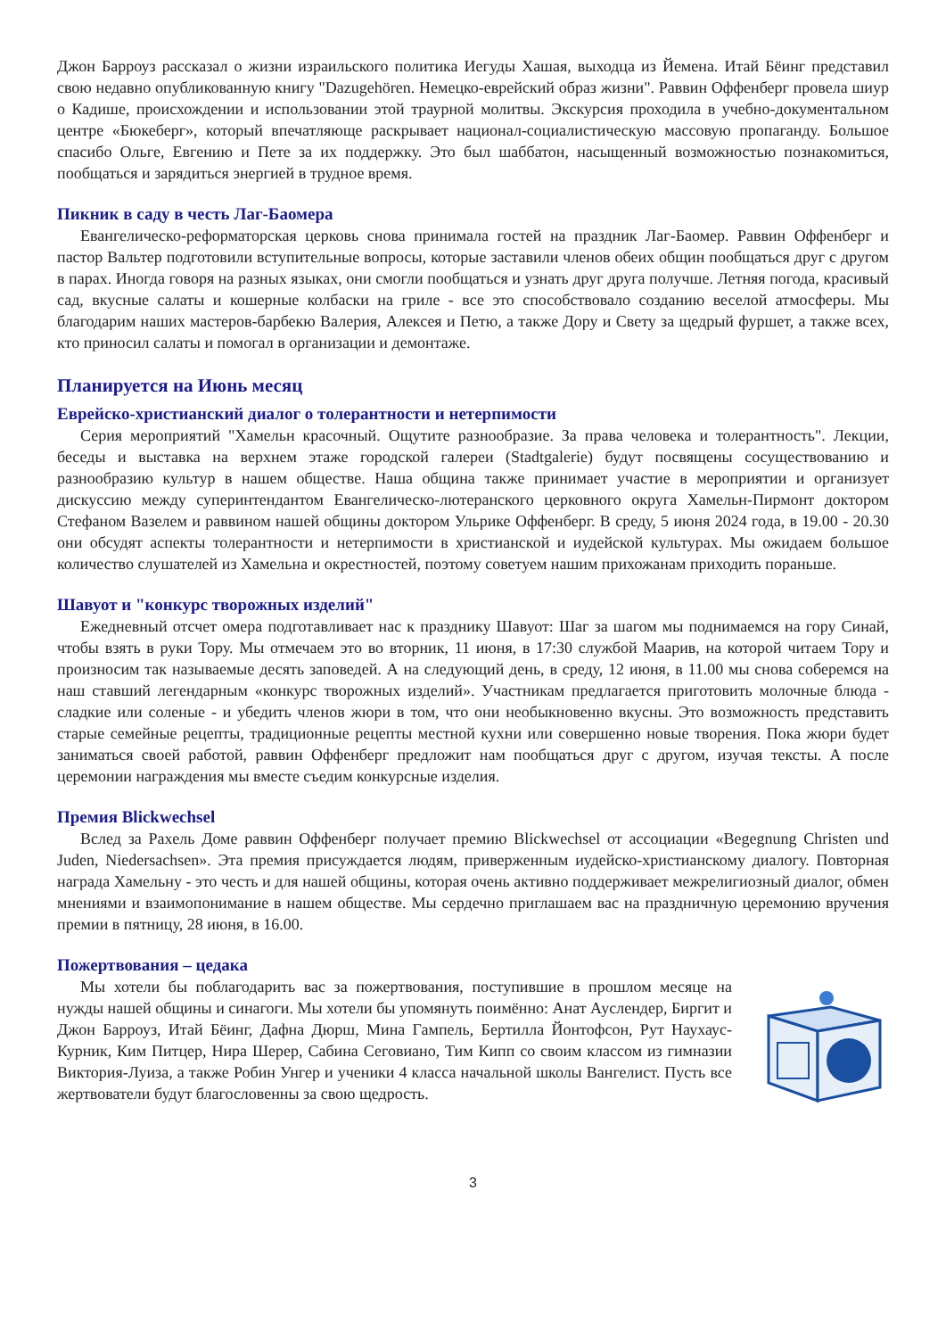Джон Барроуз рассказал о жизни израильского политика Иегуды Хашая, выходца из Йемена. Итай Бёинг представил свою недавно опубликованную книгу "Dazugehören. Немецко-еврейский образ жизни". Раввин Оффенберг провела шиур о Кадише, происхождении и использовании этой траурной молитвы. Экскурсия проходила в учебно-документальном центре «Бюкеберг», который впечатляюще раскрывает национал-социалистическую массовую пропаганду. Большое спасибо Ольге, Евгению и Пете за их поддержку. Это был шаббатон, насыщенный возможностью познакомиться, пообщаться и зарядиться энергией в трудное время.
Пикник в саду в честь Лаг-Баомера
Евангелическо-реформаторская церковь снова принимала гостей на праздник Лаг-Баомер. Раввин Оффенберг и пастор Вальтер подготовили вступительные вопросы, которые заставили членов обеих общин пообщаться друг с другом в парах. Иногда говоря на разных языках, они смогли пообщаться и узнать друг друга получше. Летняя погода, красивый сад, вкусные салаты и кошерные колбаски на гриле - все это способствовало созданию веселой атмосферы. Мы благодарим наших мастеров-барбекю Валерия, Алексея и Петю, а также Дору и Свету за щедрый фуршет, а также всех, кто приносил салаты и помогал в организации и демонтаже.
Планируется на Июнь месяц
Еврейско-христианский диалог о толерантности и нетерпимости
Серия мероприятий "Хамельн красочный. Ощутите разнообразие. За права человека и толерантность". Лекции, беседы и выставка на верхнем этаже городской галереи (Stadtgalerie) будут посвящены сосуществованию и разнообразию культур в нашем обществе. Наша община также принимает участие в мероприятии и организует дискуссию между суперинтендантом Евангелическо-лютеранского церковного округа Хамельн-Пирмонт доктором Стефаном Вазелем и раввином нашей общины доктором Ульрике Оффенберг. В среду, 5 июня 2024 года, в 19.00 - 20.30 они обсудят аспекты толерантности и нетерпимости в христианской и иудейской культурах. Мы ожидаем большое количество слушателей из Хамельна и окрестностей, поэтому советуем нашим прихожанам приходить пораньше.
Шавуот и "конкурс творожных изделий"
Ежедневный отсчет омера подготавливает нас к празднику Шавуот: Шаг за шагом мы поднимаемся на гору Синай, чтобы взять в руки Тору. Мы отмечаем это во вторник, 11 июня, в 17:30 службой Маарив, на которой читаем Тору и произносим так называемые десять заповедей. А на следующий день, в среду, 12 июня, в 11.00 мы снова соберемся на наш ставший легендарным «конкурс творожных изделий». Участникам предлагается приготовить молочные блюда - сладкие или соленые - и убедить членов жюри в том, что они необыкновенно вкусны. Это возможность представить старые семейные рецепты, традиционные рецепты местной кухни или совершенно новые творения. Пока жюри будет заниматься своей работой, раввин Оффенберг предложит нам пообщаться друг с другом, изучая тексты. А после церемонии награждения мы вместе съедим конкурсные изделия.
Премия Blickwechsel
Вслед за Рахель Доме раввин Оффенберг получает премию Blickwechsel от ассоциации «Begegnung Christen und Juden, Niedersachsen». Эта премия присуждается людям, приверженным иудейско-христианскому диалогу. Повторная награда Хамельну - это честь и для нашей общины, которая очень активно поддерживает межрелигиозный диалог, обмен мнениями и взаимопонимание в нашем обществе. Мы сердечно приглашаем вас на праздничную церемонию вручения премии в пятницу, 28 июня, в 16.00.
Пожертвования – цедака
Мы хотели бы поблагодарить вас за пожертвования, поступившие в прошлом месяце на нужды нашей общины и синагоги. Мы хотели бы упомянуть поимённо: Анат Ауслендер, Биргит и Джон Барроуз, Итай Бёинг, Дафна Дюрш, Мина Гампель, Бертилла Йонтофсон, Рут Наухаус-Курник, Ким Питцер, Нира Шерер, Сабина Сеговиано, Тим Кипп со своим классом из гимназии Виктория-Луиза, а также Робин Унгер и ученики 4 класса начальной школы Вангелист. Пусть все жертвователи будут благословенны за свою щедрость.
3